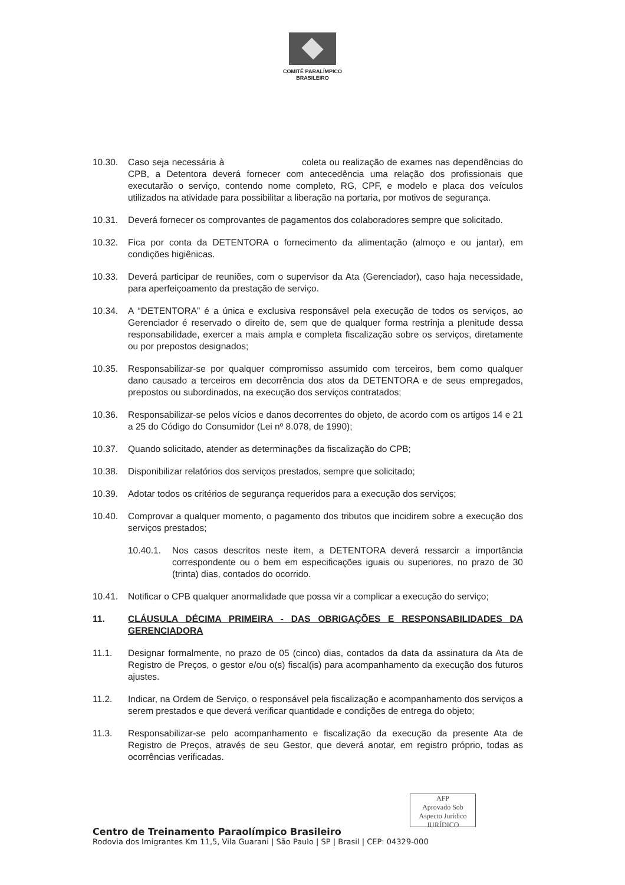COMITÊ PARALÍMPICO
BRASILEIRO
10.30. Caso seja necessária à coleta ou realização de exames nas dependências do CPB, a Detentora deverá fornecer com antecedência uma relação dos profissionais que executarão o serviço, contendo nome completo, RG, CPF, e modelo e placa dos veículos utilizados na atividade para possibilitar a liberação na portaria, por motivos de segurança.
10.31. Deverá fornecer os comprovantes de pagamentos dos colaboradores sempre que solicitado.
10.32. Fica por conta da DETENTORA o fornecimento da alimentação (almoço e ou jantar), em condições higiênicas.
10.33. Deverá participar de reuniões, com o supervisor da Ata (Gerenciador), caso haja necessidade, para aperfeiçoamento da prestação de serviço.
10.34. A “DETENTORA” é a única e exclusiva responsável pela execução de todos os serviços, ao Gerenciador é reservado o direito de, sem que de qualquer forma restrinja a plenitude dessa responsabilidade, exercer a mais ampla e completa fiscalização sobre os serviços, diretamente ou por prepostos designados;
10.35. Responsabilizar-se por qualquer compromisso assumido com terceiros, bem como qualquer dano causado a terceiros em decorrência dos atos da DETENTORA e de seus empregados, prepostos ou subordinados, na execução dos serviços contratados;
10.36. Responsabilizar-se pelos vícios e danos decorrentes do objeto, de acordo com os artigos 14 e 21 a 25 do Código do Consumidor (Lei nº 8.078, de 1990);
10.37. Quando solicitado, atender as determinações da fiscalização do CPB;
10.38. Disponibilizar relatórios dos serviços prestados, sempre que solicitado;
10.39. Adotar todos os critérios de segurança requeridos para a execução dos serviços;
10.40. Comprovar a qualquer momento, o pagamento dos tributos que incidirem sobre a execução dos serviços prestados;
10.40.1. Nos casos descritos neste item, a DETENTORA deverá ressarcir a importância correspondente ou o bem em especificações iguais ou superiores, no prazo de 30 (trinta) dias, contados do ocorrido.
10.41. Notificar o CPB qualquer anormalidade que possa vir a complicar a execução do serviço;
11. CLÁUSULA DÉCIMA PRIMEIRA - DAS OBRIGAÇÕES E RESPONSABILIDADES DA GERENCIADORA
11.1. Designar formalmente, no prazo de 05 (cinco) dias, contados da data da assinatura da Ata de Registro de Preços, o gestor e/ou o(s) fiscal(is) para acompanhamento da execução dos futuros ajustes.
11.2. Indicar, na Ordem de Serviço, o responsável pela fiscalização e acompanhamento dos serviços a serem prestados e que deverá verificar quantidade e condições de entrega do objeto;
11.3. Responsabilizar-se pelo acompanhamento e fiscalização da execução da presente Ata de Registro de Preços, através de seu Gestor, que deverá anotar, em registro próprio, todas as ocorrências verificadas.
AFP
Aprovado Sob Aspecto Jurídico
JURÍDICO
Centro de Treinamento Paraolímpico Brasileiro
Rodovia dos Imigrantes Km 11,5, Vila Guarani | São Paulo | SP | Brasil | CEP: 04329-000